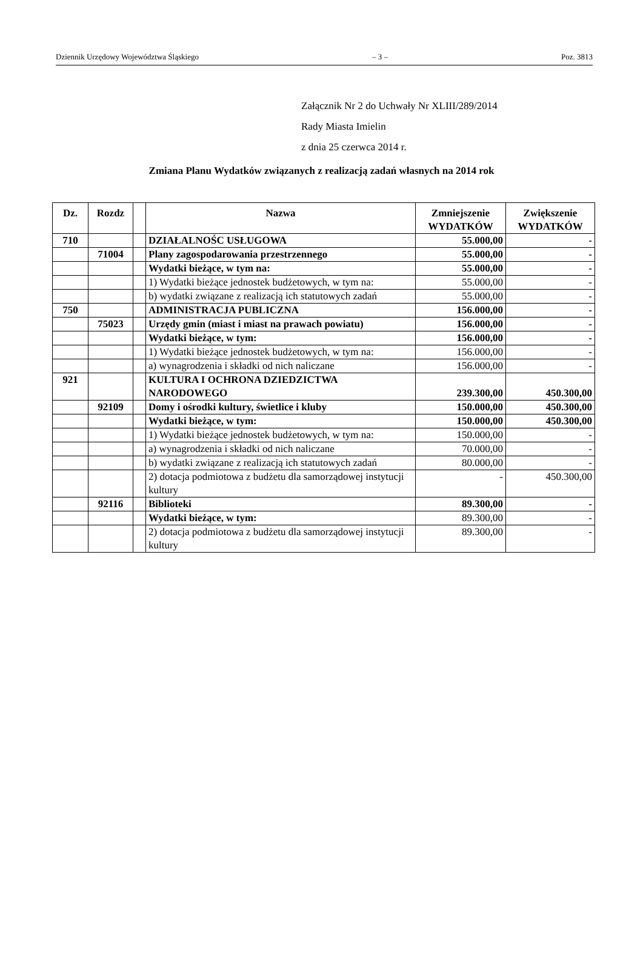Dziennik Urzędowy Województwa Śląskiego – 3 – Poz. 3813
Załącznik Nr 2 do Uchwały Nr XLIII/289/2014
Rady Miasta Imielin
z dnia 25 czerwca 2014 r.
Zmiana Planu Wydatków związanych z realizacją zadań własnych na 2014 rok
| Dz. | Rozdz | | Nazwa | Zmniejszenie WYDATKÓW | Zwiększenie WYDATKÓW |
| --- | --- | --- | --- | --- | --- |
| 710 | | | DZIAŁALNOŚC USŁUGOWA | 55.000,00 | - |
| | 71004 | | Plany zagospodarowania przestrzennego | 55.000,00 | - |
| | | | Wydatki bieżące, w tym na: | 55.000,00 | - |
| | | | 1) Wydatki bieżące jednostek budżetowych, w tym na: | 55.000,00 | - |
| | | | b) wydatki związane z realizacją ich statutowych zadań | 55.000,00 | - |
| 750 | | | ADMINISTRACJA PUBLICZNA | 156.000,00 | - |
| | 75023 | | Urzędy gmin (miast i miast na prawach powiatu) | 156.000,00 | - |
| | | | Wydatki bieżące, w tym: | 156.000,00 | - |
| | | | 1) Wydatki bieżące jednostek budżetowych, w tym na: | 156.000,00 | - |
| | | | a) wynagrodzenia i składki od nich naliczane | 156.000,00 | - |
| 921 | | | KULTURA I OCHRONA DZIEDZICTWA NARODOWEGO | 239.300,00 | 450.300,00 |
| | 92109 | | Domy i ośrodki kultury, świetlice i kluby | 150.000,00 | 450.300,00 |
| | | | Wydatki bieżące, w tym: | 150.000,00 | 450.300,00 |
| | | | 1) Wydatki bieżące jednostek budżetowych, w tym na: | 150.000,00 | - |
| | | | a) wynagrodzenia i składki od nich naliczane | 70.000,00 | - |
| | | | b) wydatki związane z realizacją ich statutowych zadań | 80.000,00 | - |
| | | | 2) dotacja podmiotowa z budżetu dla samorządowej instytucji kultury | - | 450.300,00 |
| | 92116 | | Biblioteki | 89.300,00 | - |
| | | | Wydatki bieżące, w tym: | 89.300,00 | - |
| | | | 2) dotacja podmiotowa z budżetu dla samorządowej instytucji kultury | 89.300,00 | - |